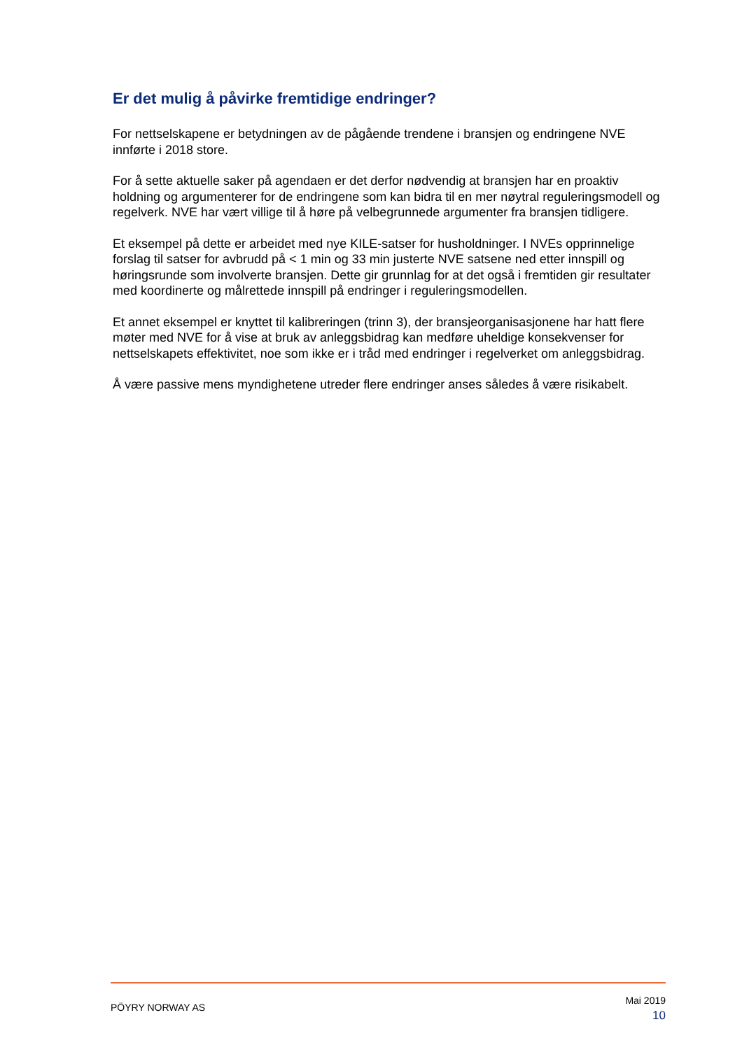Er det mulig å påvirke fremtidige endringer?
For nettselskapene er betydningen av de pågående trendene i bransjen og endringene NVE innførte i 2018 store.
For å sette aktuelle saker på agendaen er det derfor nødvendig at bransjen har en proaktiv holdning og argumenterer for de endringene som kan bidra til en mer nøytral reguleringsmodell og regelverk. NVE har vært villige til å høre på velbegrunnede argumenter fra bransjen tidligere.
Et eksempel på dette er arbeidet med nye KILE-satser for husholdninger. I NVEs opprinnelige forslag til satser for avbrudd på < 1 min og 33 min justerte NVE satsene ned etter innspill og høringsrunde som involverte bransjen. Dette gir grunnlag for at det også i fremtiden gir resultater med koordinerte og målrettede innspill på endringer i reguleringsmodellen.
Et annet eksempel er knyttet til kalibreringen (trinn 3), der bransjeorganisasjonene har hatt flere møter med NVE for å vise at bruk av anleggsbidrag kan medføre uheldige konsekvenser for nettselskapets effektivitet, noe som ikke er i tråd med endringer i regelverket om anleggsbidrag.
Å være passive mens myndighetene utreder flere endringer anses således å være risikabelt.
PÖYRY NORWAY AS
Mai 2019
10